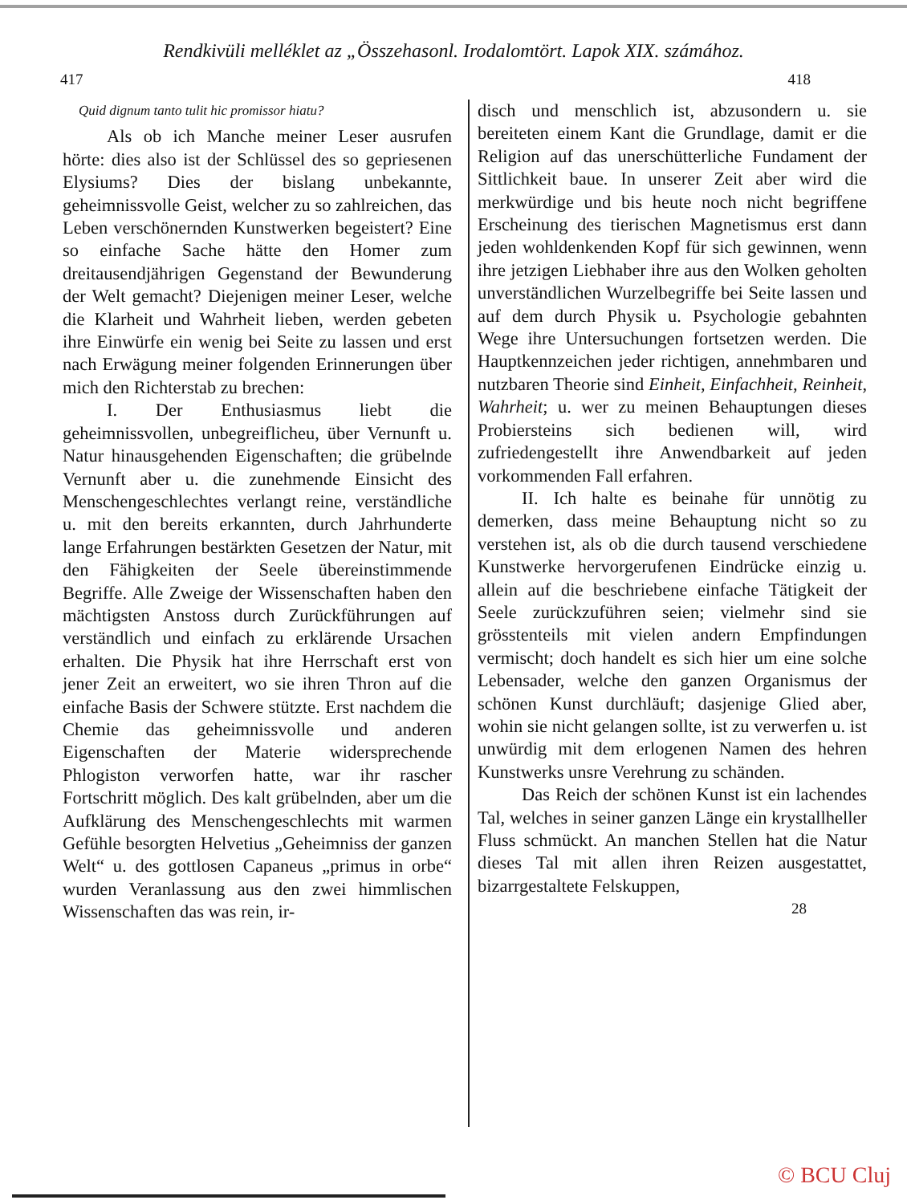Rendkivüli melléklet az „Összehasonl. Irodalomtört. Lapok XIX. számához.
417 418
Quid dignum tanto tulit hic promissor hiatu?
Als ob ich Manche meiner Leser ausrufen hörte: dies also ist der Schlüssel des so gepriesenen Elysiums? Dies der bislang unbekannte, geheimnissvolle Geist, welcher zu so zahlreichen, das Leben verschönernden Kunstwerken begeistert? Eine so einfache Sache hätte den Homer zum dreitausendjährigen Gegenstand der Bewunderung der Welt gemacht? Diejenigen meiner Leser, welche die Klarheit und Wahrheit lieben, werden gebeten ihre Einwürfe ein wenig bei Seite zu lassen und erst nach Erwägung meiner folgenden Erinnerungen über mich den Richterstab zu brechen:
I. Der Enthusiasmus liebt die geheimnissvollen, unbegreiflicheu, über Vernunft u. Natur hinausgehenden Eigenschaften; die grübelnde Vernunft aber u. die zunehmende Einsicht des Menschengeschlechtes verlangt reine, verständliche u. mit den bereits erkannten, durch Jahrhunderte lange Erfahrungen bestärkten Gesetzen der Natur, mit den Fähigkeiten der Seele übereinstimmende Begriffe. Alle Zweige der Wissenschaften haben den mächtigsten Anstoss durch Zurückführungen auf verständlich und einfach zu erklärende Ursachen erhalten. Die Physik hat ihre Herrschaft erst von jener Zeit an erweitert, wo sie ihren Thron auf die einfache Basis der Schwere stützte. Erst nachdem die Chemie das geheimnissvolle und anderen Eigenschaften der Materie widersprechende Phlogiston verworfen hatte, war ihr rascher Fortschritt möglich. Des kalt grübelnden, aber um die Aufklärung des Menschengeschlechts mit warmen Gefühle besorgten Helvetius „Geheimniss der ganzen Welt“ u. des gottlosen Capaneus „primus in orbe“ wurden Veranlassung aus den zwei himmlischen Wissenschaften das was rein, ir-
disch und menschlich ist, abzusondern u. sie bereiteten einem Kant die Grundlage, damit er die Religion auf das unerschütterliche Fundament der Sittlichkeit baue. In unserer Zeit aber wird die merkwürdige und bis heute noch nicht begriffene Erscheinung des tierischen Magnetismus erst dann jeden wohldenkenden Kopf für sich gewinnen, wenn ihre jetzigen Liebhaber ihre aus den Wolken geholten unverständlichen Wurzelbegriffe bei Seite lassen und auf dem durch Physik u. Psychologie gebahnten Wege ihre Untersuchungen fortsetzen werden. Die Hauptkennzeichen jeder richtigen, annehmbaren und nutzbaren Theorie sind Einheit, Einfachheit, Reinheit, Wahrheit; u. wer zu meinen Behauptungen dieses Probiersteins sich bedienen will, wird zufriedengestellt ihre Anwendbarkeit auf jeden vorkommenden Fall erfahren.
II. Ich halte es beinahe für unnötig zu demerken, dass meine Behauptung nicht so zu verstehen ist, als ob die durch tausend verschiedene Kunstwerke hervorgerufenen Eindrücke einzig u. allein auf die beschriebene einfache Tätigkeit der Seele zurückzuführen seien; vielmehr sind sie grösstenteils mit vielen andern Empfindungen vermischt; doch handelt es sich hier um eine solche Lebensader, welche den ganzen Organismus der schönen Kunst durchläuft; dasjenige Glied aber, wohin sie nicht gelangen sollte, ist zu verwerfen u. ist unwürdig mit dem erlogenen Namen des hehren Kunstwerks unsre Verehrung zu schänden.
Das Reich der schönen Kunst ist ein lachendes Tal, welches in seiner ganzen Länge ein krystallheller Fluss schmückt. An manchen Stellen hat die Natur dieses Tal mit allen ihren Reizen ausgestattet, bizarrgestaltete Felskuppen,
28
© BCU Cluj